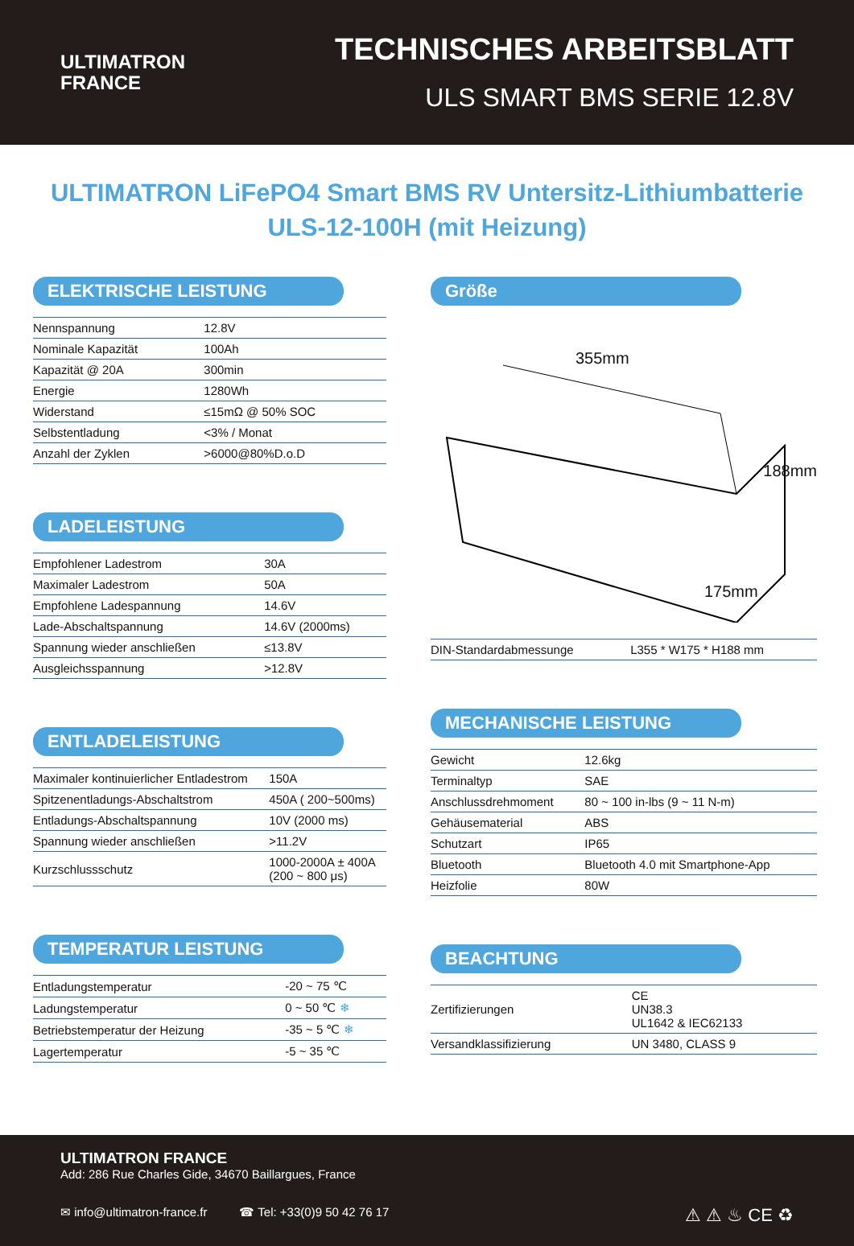ULTIMATRON
FRANCE
TECHNISCHES ARBEITSBLATT
ULS SMART BMS SERIE 12.8V
ULTIMATRON LiFePO4 Smart BMS RV Untersitz-Lithiumbatterie
ULS-12-100H (mit Heizung)
ELEKTRISCHE LEISTUNG
| Nennspannung | 12.8V |
| Nominale Kapazität | 100Ah |
| Kapazität @ 20A | 300min |
| Energie | 1280Wh |
| Widerstand | ≤15mΩ @ 50% SOC |
| Selbstentladung | <3% / Monat |
| Anzahl der Zyklen | >6000@80%D.o.D |
LADELEISTUNG
| Empfohlener Ladestrom | 30A |
| Maximaler Ladestrom | 50A |
| Empfohlene Ladespannung | 14.6V |
| Lade-Abschaltspannung | 14.6V (2000ms) |
| Spannung wieder anschließen | ≤13.8V |
| Ausgleichsspannung | >12.8V |
ENTLADELEISTUNG
| Maximaler kontinuierlicher Entladestrom | 150A |
| Spitzenentladungs-Abschaltstrom | 450A ( 200~500ms) |
| Entladungs-Abschaltspannung | 10V (2000 ms) |
| Spannung wieder anschließen | >11.2V |
| Kurzschlussschutz | 1000-2000A ± 400A (200 ~ 800 μs) |
TEMPERATUR LEISTUNG
| Entladungstemperatur | -20 ~ 75 ℃ |
| Ladungstemperatur | 0 ~ 50 ℃ ❄ |
| Betriebstemperatur der Heizung | -35 ~ 5 ℃ ❄ |
| Lagertemperatur | -5 ~ 35 ℃ |
Größe
355mm
188mm
175mm
| DIN-Standardabmessunge | L355 * W175 * H188 mm |
MECHANISCHE LEISTUNG
| Gewicht | 12.6kg |
| Terminaltyp | SAE |
| Anschlussdrehmoment | 80 ~ 100 in-lbs (9 ~ 11 N-m) |
| Gehäusematerial | ABS |
| Schutzart | IP65 |
| Bluetooth | Bluetooth 4.0 mit Smartphone-App |
| Heizfolie | 80W |
BEACHTUNG
| Zertifizierungen | CE UN38.3 UL1642 & IEC62133 |
| Versandklassifizierung | UN 3480, CLASS 9 |
ULTIMATRON FRANCE
Add: 286 Rue Charles Gide, 34670 Baillargues, France
✉ info@ultimatron-france.fr ☎ Tel: +33(0)9 50 42 76 17 ⚠ ⚠ ♨ CE ♻